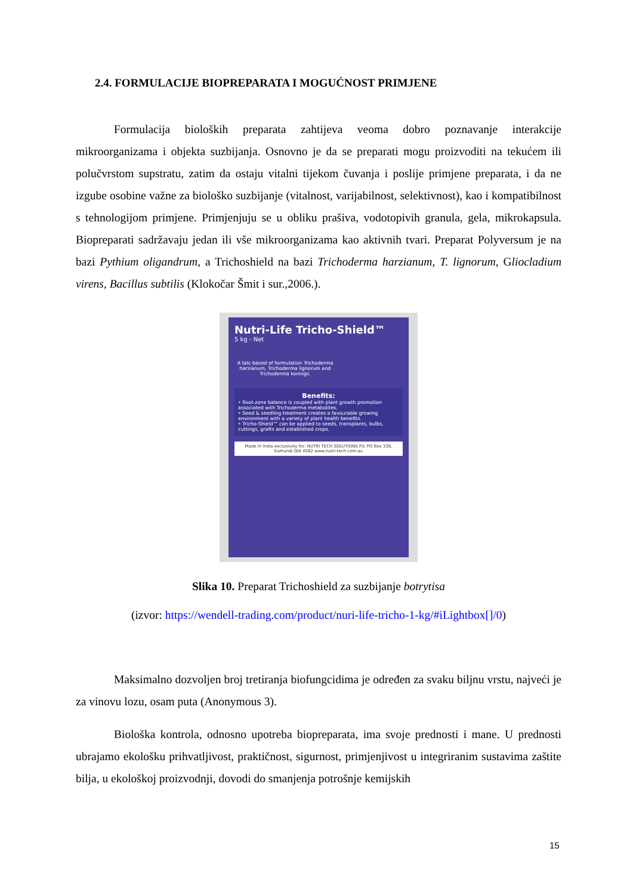2.4. FORMULACIJE BIOPREPARATA I MOGUĆNOST PRIMJENE
Formulacija bioloških preparata zahtijeva veoma dobro poznavanje interakcije mikroorganizama i objekta suzbijanja. Osnovno je da se preparati mogu proizvoditi na tekućem ili polučvrstom supstratu, zatim da ostaju vitalni tijekom čuvanja i poslije primjene preparata, i da ne izgube osobine važne za biološko suzbijanje (vitalnost, varijabilnost, selektivnost), kao i kompatibilnost s tehnologijom primjene. Primjenjuju se u obliku prašiva, vodotopivih granula, gela, mikrokapsula. Biopreparati sadržavaju jedan ili vše mikroorganizama kao aktivnih tvari. Preparat Polyversum je na bazi Pythium oligandrum, a Trichoshield na bazi Trichoderma harzianum, T. lignorum, Gliocladium virens, Bacillus subtilis (Klokočar Šmit i sur.,2006.).
Nutri-Life Tricho-Shield™
5 kg - Net
A talc-based of formulation Trichoderma harzianum, Trichoderma lignorum and Trichoderma koningii.
Benefits:
• Root-zone balance is coupled with plant growth promotion associated with Trichoderma metabolites.
• Seed & seedling treatment creates a favourable growing environment with a variety of plant health benefits.
• Tricho-Shield™ can be applied to seeds, transplants, bulbs, cuttings, grafts and established crops.
Made in India exclusively for: NUTRI TECH SOLUTIONS P/L PO Box 338, Eumundi Qld 4562 www.nutri-tech.com.au
Slika 10. Preparat Trichoshield za suzbijanje botrytisa
(izvor: https://wendell-trading.com/product/nuri-life-tricho-1-kg/#iLightbox[]/0)
Maksimalno dozvoljen broj tretiranja biofungcidima je određen za svaku biljnu vrstu, najveći je za vinovu lozu, osam puta (Anonymous 3).
Biološka kontrola, odnosno upotreba biopreparata, ima svoje prednosti i mane. U prednosti ubrajamo ekološku prihvatljivost, praktičnost, sigurnost, primjenjivost u integriranim sustavima zaštite bilja, u ekološkoj proizvodnji, dovodi do smanjenja potrošnje kemijskih
15